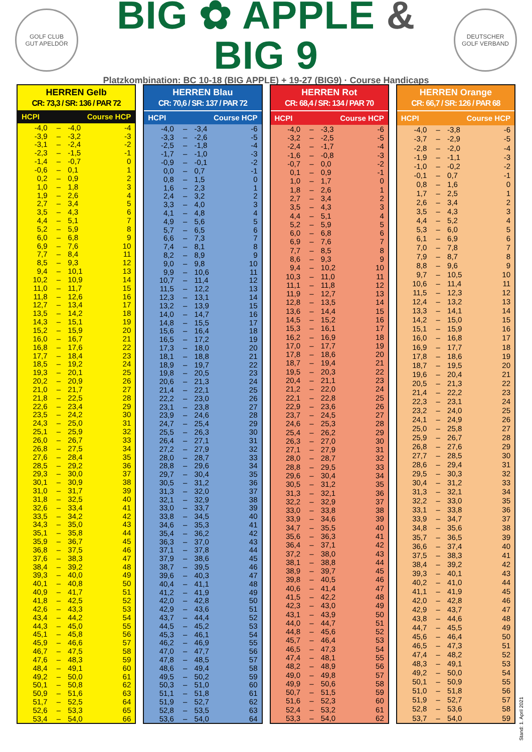GOLF CLUB
GUT APELDÖR
BIG ✿ APPLE & BIG 9
Platzkombination: BC 10-18 (BIG APPLE) + 19-27 (BIG9) · Course Handicaps
DEUTSCHER
GOLF VERBAND
HERREN Gelb
CR: 73,3 / SR: 136 / PAR 72
| HCPI | | Course HCP | |
| --- | --- | --- | --- |
| -4,0 | – | -4,0 | -4 |
| -3,9 | – | -3,2 | -3 |
| -3,1 | – | -2,4 | -2 |
| -2,3 | – | -1,5 | -1 |
| -1,4 | – | -0,7 | 0 |
| -0,6 | – | 0,1 | 1 |
| 0,2 | – | 0,9 | 2 |
| 1,0 | – | 1,8 | 3 |
| 1,9 | – | 2,6 | 4 |
| 2,7 | – | 3,4 | 5 |
| 3,5 | – | 4,3 | 6 |
| 4,4 | – | 5,1 | 7 |
| 5,2 | – | 5,9 | 8 |
| 6,0 | – | 6,8 | 9 |
| 6,9 | – | 7,6 | 10 |
| 7,7 | – | 8,4 | 11 |
| 8,5 | – | 9,3 | 12 |
| 9,4 | – | 10,1 | 13 |
| 10,2 | – | 10,9 | 14 |
| 11,0 | – | 11,7 | 15 |
| 11,8 | – | 12,6 | 16 |
| 12,7 | – | 13,4 | 17 |
| 13,5 | – | 14,2 | 18 |
| 14,3 | – | 15,1 | 19 |
| 15,2 | – | 15,9 | 20 |
| 16,0 | – | 16,7 | 21 |
| 16,8 | – | 17,6 | 22 |
| 17,7 | – | 18,4 | 23 |
| 18,5 | – | 19,2 | 24 |
| 19,3 | – | 20,1 | 25 |
| 20,2 | – | 20,9 | 26 |
| 21,0 | – | 21,7 | 27 |
| 21,8 | – | 22,5 | 28 |
| 22,6 | – | 23,4 | 29 |
| 23,5 | – | 24,2 | 30 |
| 24,3 | – | 25,0 | 31 |
| 25,1 | – | 25,9 | 32 |
| 26,0 | – | 26,7 | 33 |
| 26,8 | – | 27,5 | 34 |
| 27,6 | – | 28,4 | 35 |
| 28,5 | – | 29,2 | 36 |
| 29,3 | – | 30,0 | 37 |
| 30,1 | – | 30,9 | 38 |
| 31,0 | – | 31,7 | 39 |
| 31,8 | – | 32,5 | 40 |
| 32,6 | – | 33,4 | 41 |
| 33,5 | – | 34,2 | 42 |
| 34,3 | – | 35,0 | 43 |
| 35,1 | – | 35,8 | 44 |
| 35,9 | – | 36,7 | 45 |
| 36,8 | – | 37,5 | 46 |
| 37,6 | – | 38,3 | 47 |
| 38,4 | – | 39,2 | 48 |
| 39,3 | – | 40,0 | 49 |
| 40,1 | – | 40,8 | 50 |
| 40,9 | – | 41,7 | 51 |
| 41,8 | – | 42,5 | 52 |
| 42,6 | – | 43,3 | 53 |
| 43,4 | – | 44,2 | 54 |
| 44,3 | – | 45,0 | 55 |
| 45,1 | – | 45,8 | 56 |
| 45,9 | – | 46,6 | 57 |
| 46,7 | – | 47,5 | 58 |
| 47,6 | – | 48,3 | 59 |
| 48,4 | – | 49,1 | 60 |
| 49,2 | – | 50,0 | 61 |
| 50,1 | – | 50,8 | 62 |
| 50,9 | – | 51,6 | 63 |
| 51,7 | – | 52,5 | 64 |
| 52,6 | – | 53,3 | 65 |
| 53,4 | – | 54,0 | 66 |
HERREN Blau
CR: 70,6 / SR: 137 / PAR 72
| HCPI | | Course HCP | |
| --- | --- | --- | --- |
| -4,0 | – | -3,4 | -6 |
| -3,3 | – | -2,6 | -5 |
| -2,5 | – | -1,8 | -4 |
| -1,7 | – | -1,0 | -3 |
| -0,9 | – | -0,1 | -2 |
| 0,0 | – | 0,7 | -1 |
| 0,8 | – | 1,5 | 0 |
| 1,6 | – | 2,3 | 1 |
| 2,4 | – | 3,2 | 2 |
| 3,3 | – | 4,0 | 3 |
| 4,1 | – | 4,8 | 4 |
| 4,9 | – | 5,6 | 5 |
| 5,7 | – | 6,5 | 6 |
| 6,6 | – | 7,3 | 7 |
| 7,4 | – | 8,1 | 8 |
| 8,2 | – | 8,9 | 9 |
| 9,0 | – | 9,8 | 10 |
| 9,9 | – | 10,6 | 11 |
| 10,7 | – | 11,4 | 12 |
| 11,5 | – | 12,2 | 13 |
| 12,3 | – | 13,1 | 14 |
| 13,2 | – | 13,9 | 15 |
| 14,0 | – | 14,7 | 16 |
| 14,8 | – | 15,5 | 17 |
| 15,6 | – | 16,4 | 18 |
| 16,5 | – | 17,2 | 19 |
| 17,3 | – | 18,0 | 20 |
| 18,1 | – | 18,8 | 21 |
| 18,9 | – | 19,7 | 22 |
| 19,8 | – | 20,5 | 23 |
| 20,6 | – | 21,3 | 24 |
| 21,4 | – | 22,1 | 25 |
| 22,2 | – | 23,0 | 26 |
| 23,1 | – | 23,8 | 27 |
| 23,9 | – | 24,6 | 28 |
| 24,7 | – | 25,4 | 29 |
| 25,5 | – | 26,3 | 30 |
| 26,4 | – | 27,1 | 31 |
| 27,2 | – | 27,9 | 32 |
| 28,0 | – | 28,7 | 33 |
| 28,8 | – | 29,6 | 34 |
| 29,7 | – | 30,4 | 35 |
| 30,5 | – | 31,2 | 36 |
| 31,3 | – | 32,0 | 37 |
| 32,1 | – | 32,9 | 38 |
| 33,0 | – | 33,7 | 39 |
| 33,8 | – | 34,5 | 40 |
| 34,6 | – | 35,3 | 41 |
| 35,4 | – | 36,2 | 42 |
| 36,3 | – | 37,0 | 43 |
| 37,1 | – | 37,8 | 44 |
| 37,9 | – | 38,6 | 45 |
| 38,7 | – | 39,5 | 46 |
| 39,6 | – | 40,3 | 47 |
| 40,4 | – | 41,1 | 48 |
| 41,2 | – | 41,9 | 49 |
| 42,0 | – | 42,8 | 50 |
| 42,9 | – | 43,6 | 51 |
| 43,7 | – | 44,4 | 52 |
| 44,5 | – | 45,2 | 53 |
| 45,3 | – | 46,1 | 54 |
| 46,2 | – | 46,9 | 55 |
| 47,0 | – | 47,7 | 56 |
| 47,8 | – | 48,5 | 57 |
| 48,6 | – | 49,4 | 58 |
| 49,5 | – | 50,2 | 59 |
| 50,3 | – | 51,0 | 60 |
| 51,1 | – | 51,8 | 61 |
| 51,9 | – | 52,7 | 62 |
| 52,8 | – | 53,5 | 63 |
| 53,6 | – | 54,0 | 64 |
HERREN Rot
CR: 68,4 / SR: 134 / PAR 70
| HCPI | | Course HCP | |
| --- | --- | --- | --- |
| -4,0 | – | -3,3 | -6 |
| -3,2 | – | -2,5 | -5 |
| -2,4 | – | -1,7 | -4 |
| -1,6 | – | -0,8 | -3 |
| -0,7 | – | 0,0 | -2 |
| 0,1 | – | 0,9 | -1 |
| 1,0 | – | 1,7 | 0 |
| 1,8 | – | 2,6 | 1 |
| 2,7 | – | 3,4 | 2 |
| 3,5 | – | 4,3 | 3 |
| 4,4 | – | 5,1 | 4 |
| 5,2 | – | 5,9 | 5 |
| 6,0 | – | 6,8 | 6 |
| 6,9 | – | 7,6 | 7 |
| 7,7 | – | 8,5 | 8 |
| 8,6 | – | 9,3 | 9 |
| 9,4 | – | 10,2 | 10 |
| 10,3 | – | 11,0 | 11 |
| 11,1 | – | 11,8 | 12 |
| 11,9 | – | 12,7 | 13 |
| 12,8 | – | 13,5 | 14 |
| 13,6 | – | 14,4 | 15 |
| 14,5 | – | 15,2 | 16 |
| 15,3 | – | 16,1 | 17 |
| 16,2 | – | 16,9 | 18 |
| 17,0 | – | 17,7 | 19 |
| 17,8 | – | 18,6 | 20 |
| 18,7 | – | 19,4 | 21 |
| 19,5 | – | 20,3 | 22 |
| 20,4 | – | 21,1 | 23 |
| 21,2 | – | 22,0 | 24 |
| 22,1 | – | 22,8 | 25 |
| 22,9 | – | 23,6 | 26 |
| 23,7 | – | 24,5 | 27 |
| 24,6 | – | 25,3 | 28 |
| 25,4 | – | 26,2 | 29 |
| 26,3 | – | 27,0 | 30 |
| 27,1 | – | 27,9 | 31 |
| 28,0 | – | 28,7 | 32 |
| 28,8 | – | 29,5 | 33 |
| 29,6 | – | 30,4 | 34 |
| 30,5 | – | 31,2 | 35 |
| 31,3 | – | 32,1 | 36 |
| 32,2 | – | 32,9 | 37 |
| 33,0 | – | 33,8 | 38 |
| 33,9 | – | 34,6 | 39 |
| 34,7 | – | 35,5 | 40 |
| 35,6 | – | 36,3 | 41 |
| 36,4 | – | 37,1 | 42 |
| 37,2 | – | 38,0 | 43 |
| 38,1 | – | 38,8 | 44 |
| 38,9 | – | 39,7 | 45 |
| 39,8 | – | 40,5 | 46 |
| 40,6 | – | 41,4 | 47 |
| 41,5 | – | 42,2 | 48 |
| 42,3 | – | 43,0 | 49 |
| 43,1 | – | 43,9 | 50 |
| 44,0 | – | 44,7 | 51 |
| 44,8 | – | 45,6 | 52 |
| 45,7 | – | 46,4 | 53 |
| 46,5 | – | 47,3 | 54 |
| 47,4 | – | 48,1 | 55 |
| 48,2 | – | 48,9 | 56 |
| 49,0 | – | 49,8 | 57 |
| 49,9 | – | 50,6 | 58 |
| 50,7 | – | 51,5 | 59 |
| 51,6 | – | 52,3 | 60 |
| 52,4 | – | 53,2 | 61 |
| 53,3 | – | 54,0 | 62 |
HERREN Orange
CR: 66,7 / SR: 126 / PAR 68
| HCPI | | Course HCP | |
| --- | --- | --- | --- |
| -4,0 | – | -3,8 | -6 |
| -3,7 | – | -2,9 | -5 |
| -2,8 | – | -2,0 | -4 |
| -1,9 | – | -1,1 | -3 |
| -1,0 | – | -0,2 | -2 |
| -0,1 | – | 0,7 | -1 |
| 0,8 | – | 1,6 | 0 |
| 1,7 | – | 2,5 | 1 |
| 2,6 | – | 3,4 | 2 |
| 3,5 | – | 4,3 | 3 |
| 4,4 | – | 5,2 | 4 |
| 5,3 | – | 6,0 | 5 |
| 6,1 | – | 6,9 | 6 |
| 7,0 | – | 7,8 | 7 |
| 7,9 | – | 8,7 | 8 |
| 8,8 | – | 9,6 | 9 |
| 9,7 | – | 10,5 | 10 |
| 10,6 | – | 11,4 | 11 |
| 11,5 | – | 12,3 | 12 |
| 12,4 | – | 13,2 | 13 |
| 13,3 | – | 14,1 | 14 |
| 14,2 | – | 15,0 | 15 |
| 15,1 | – | 15,9 | 16 |
| 16,0 | – | 16,8 | 17 |
| 16,9 | – | 17,7 | 18 |
| 17,8 | – | 18,6 | 19 |
| 18,7 | – | 19,5 | 20 |
| 19,6 | – | 20,4 | 21 |
| 20,5 | – | 21,3 | 22 |
| 21,4 | – | 22,2 | 23 |
| 22,3 | – | 23,1 | 24 |
| 23,2 | – | 24,0 | 25 |
| 24,1 | – | 24,9 | 26 |
| 25,0 | – | 25,8 | 27 |
| 25,9 | – | 26,7 | 28 |
| 26,8 | – | 27,6 | 29 |
| 27,7 | – | 28,5 | 30 |
| 28,6 | – | 29,4 | 31 |
| 29,5 | – | 30,3 | 32 |
| 30,4 | – | 31,2 | 33 |
| 31,3 | – | 32,1 | 34 |
| 32,2 | – | 33,0 | 35 |
| 33,1 | – | 33,8 | 36 |
| 33,9 | – | 34,7 | 37 |
| 34,8 | – | 35,6 | 38 |
| 35,7 | – | 36,5 | 39 |
| 36,6 | – | 37,4 | 40 |
| 37,5 | – | 38,3 | 41 |
| 38,4 | – | 39,2 | 42 |
| 39,3 | – | 40,1 | 43 |
| 40,2 | – | 41,0 | 44 |
| 41,1 | – | 41,9 | 45 |
| 42,0 | – | 42,8 | 46 |
| 42,9 | – | 43,7 | 47 |
| 43,8 | – | 44,6 | 48 |
| 44,7 | – | 45,5 | 49 |
| 45,6 | – | 46,4 | 50 |
| 46,5 | – | 47,3 | 51 |
| 47,4 | – | 48,2 | 52 |
| 48,3 | – | 49,1 | 53 |
| 49,2 | – | 50,0 | 54 |
| 50,1 | – | 50,9 | 55 |
| 51,0 | – | 51,8 | 56 |
| 51,9 | – | 52,7 | 57 |
| 52,8 | – | 53,6 | 58 |
| 53,7 | – | 54,0 | 59 |
Stand: 1. April 2021